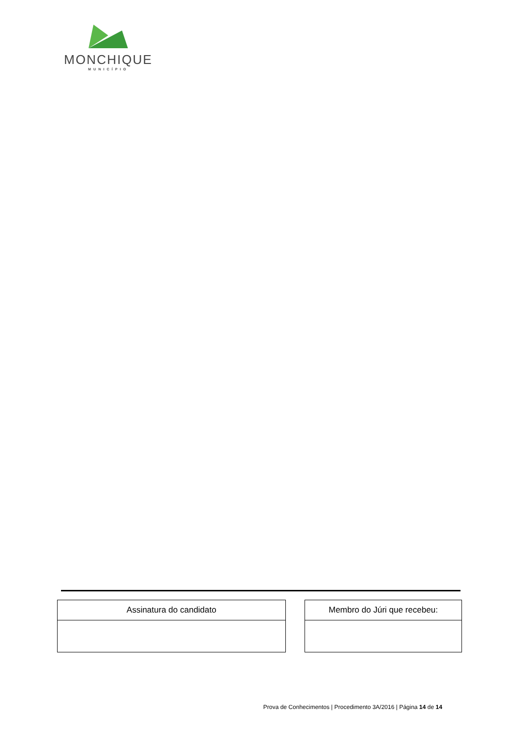MONCHIQUE
MUNICÍPIO
| Assinatura do candidato |
| --- |
| Membro do Júri que recebeu: |
| --- |
Prova de Conhecimentos | Procedimento 3A/2016 | Página 14 de 14